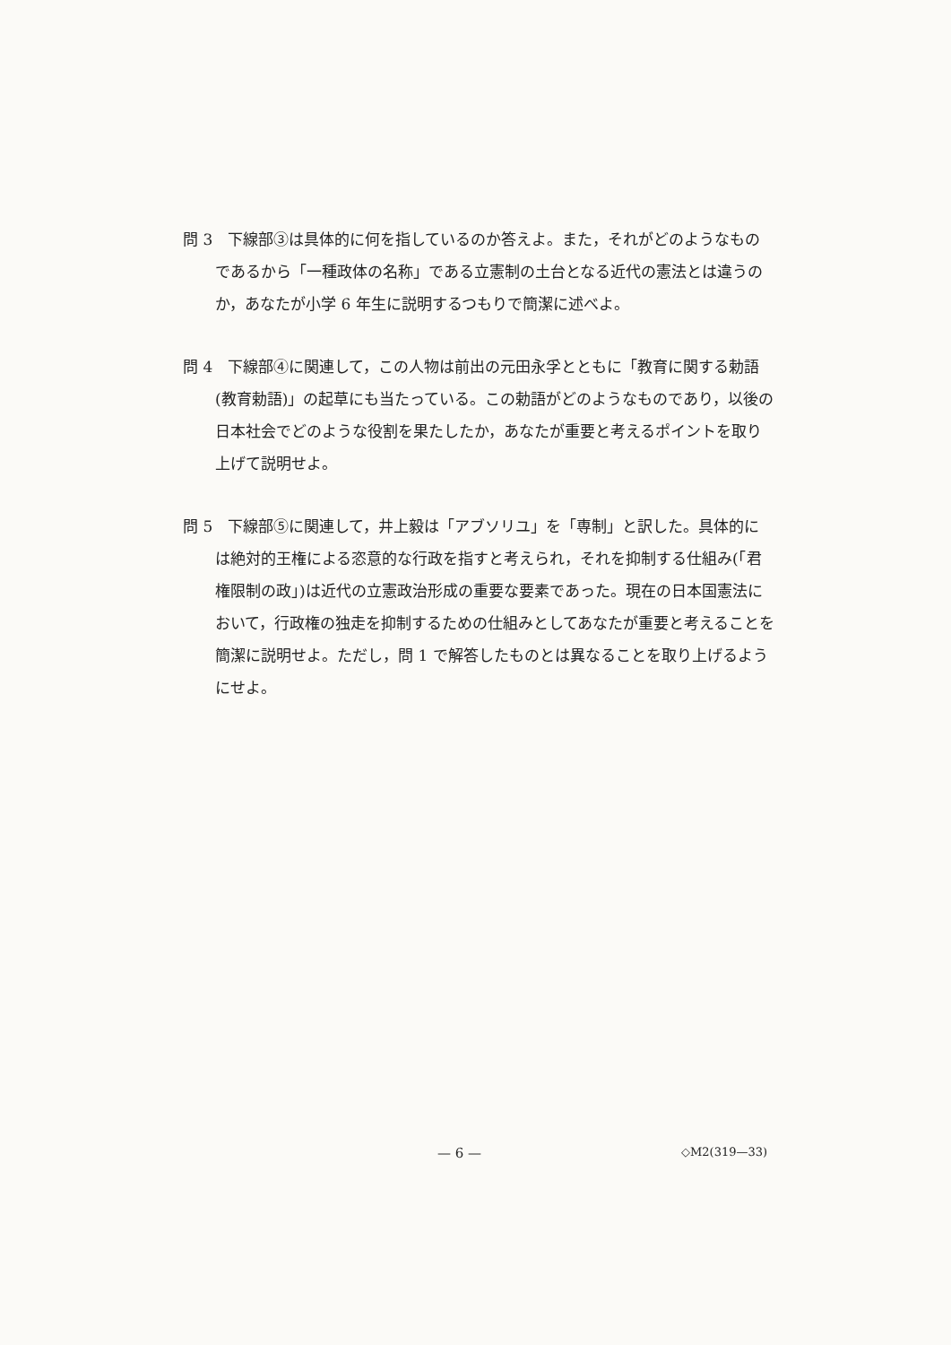問 3　下線部③は具体的に何を指しているのか答えよ。また，それがどのようなものであるから「一種政体の名称」である立憲制の土台となる近代の憲法とは違うのか，あなたが小学 6 年生に説明するつもりで簡潔に述べよ。
問 4　下線部④に関連して，この人物は前出の元田永孚とともに「教育に関する勅語(教育勅語)」の起草にも当たっている。この勅語がどのようなものであり，以後の日本社会でどのような役割を果たしたか，あなたが重要と考えるポイントを取り上げて説明せよ。
問 5　下線部⑤に関連して，井上毅は「アブソリユ」を「専制」と訳した。具体的には絶対的王権による恣意的な行政を指すと考えられ，それを抑制する仕組み(「君権限制の政」)は近代の立憲政治形成の重要な要素であった。現在の日本国憲法において，行政権の独走を抑制するための仕組みとしてあなたが重要と考えることを簡潔に説明せよ。ただし，問 1 で解答したものとは異なることを取り上げるようにせよ。
— 6 — ◇M2(319—33)